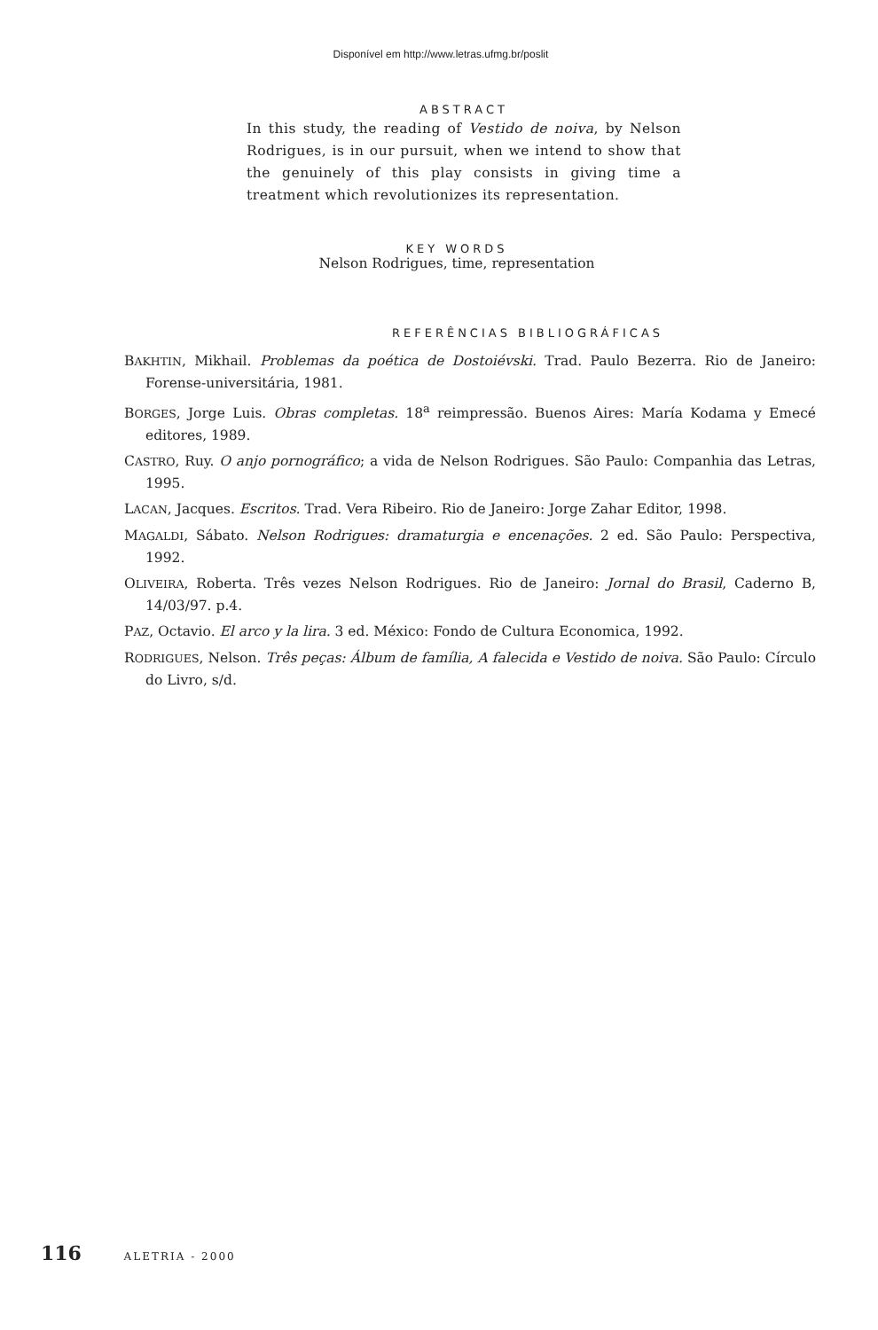Disponível em http://www.letras.ufmg.br/poslit
ABSTRACT
In this study, the reading of Vestido de noiva, by Nelson Rodrigues, is in our pursuit, when we intend to show that the genuinely of this play consists in giving time a treatment which revolutionizes its representation.
KEY WORDS
Nelson Rodrigues, time, representation
REFERÊNCIAS BIBLIOGRÁFICAS
BAKHTIN, Mikhail. Problemas da poética de Dostoiévski. Trad. Paulo Bezerra. Rio de Janeiro: Forense-universitária, 1981.
BORGES, Jorge Luis. Obras completas. 18<sup>a</sup> reimpressão. Buenos Aires: María Kodama y Emecé editores, 1989.
CASTRO, Ruy. O anjo pornográfico; a vida de Nelson Rodrigues. São Paulo: Companhia das Letras, 1995.
LACAN, Jacques. Escritos. Trad. Vera Ribeiro. Rio de Janeiro: Jorge Zahar Editor, 1998.
MAGALDI, Sábato. Nelson Rodrigues: dramaturgia e encenações. 2 ed. São Paulo: Perspectiva, 1992.
OLIVEIRA, Roberta. Três vezes Nelson Rodrigues. Rio de Janeiro: Jornal do Brasil, Caderno B, 14/03/97. p.4.
PAZ, Octavio. El arco y la lira. 3 ed. México: Fondo de Cultura Economica, 1992.
RODRIGUES, Nelson. Três peças: Álbum de família, A falecida e Vestido de noiva. São Paulo: Círculo do Livro, s/d.
116 ALETRIA - 2000